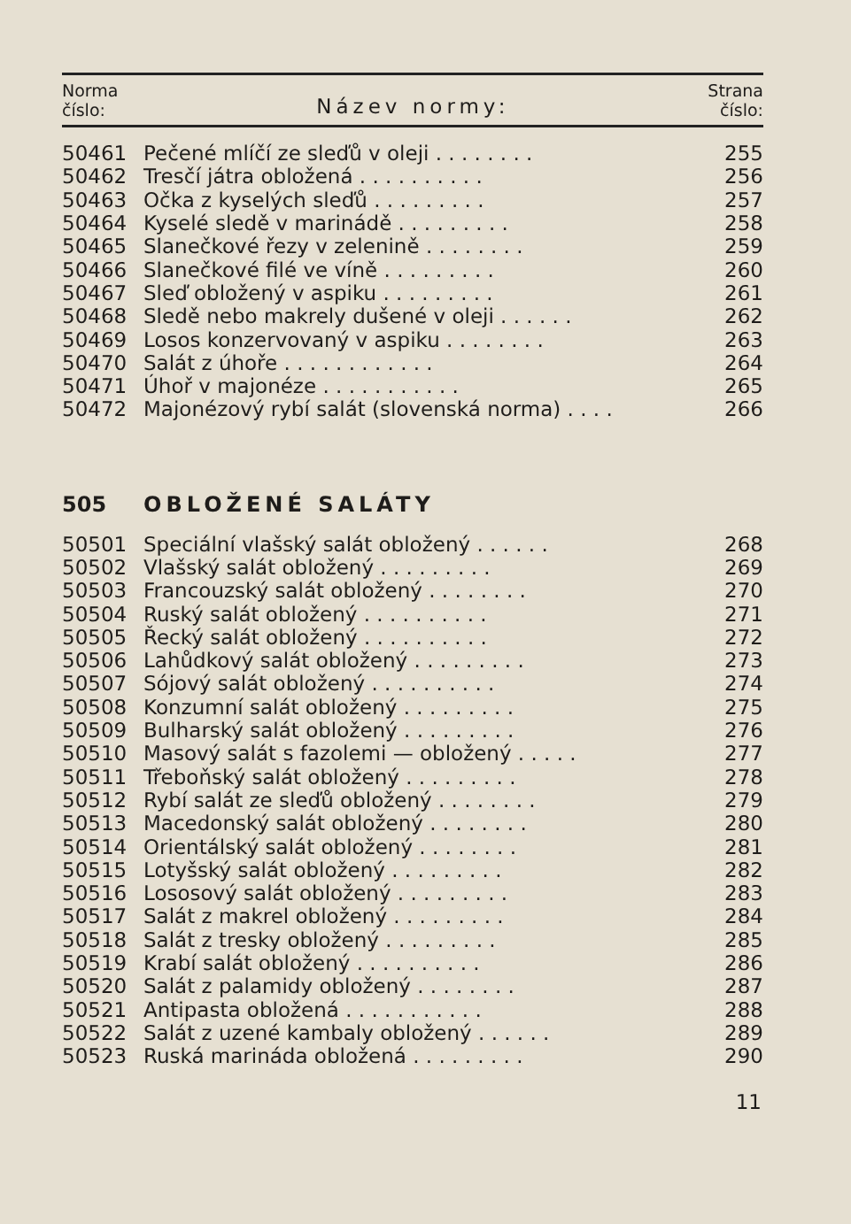Norma
číslo:
Název normy:
Strana
číslo:
| 50461 | Pečené mlíčí ze sleďů v oleji . . . . . . . . | 255 |
| 50462 | Tresčí játra obložená . . . . . . . . . . | 256 |
| 50463 | Očka z kyselých sleďů . . . . . . . . . | 257 |
| 50464 | Kyselé sledě v marinádě . . . . . . . . . | 258 |
| 50465 | Slanečkové řezy v zelenině . . . . . . . . | 259 |
| 50466 | Slanečkové filé ve víně . . . . . . . . . | 260 |
| 50467 | Sleď obložený v aspiku . . . . . . . . . | 261 |
| 50468 | Sledě nebo makrely dušené v oleji . . . . . . | 262 |
| 50469 | Losos konzervovaný v aspiku . . . . . . . . | 263 |
| 50470 | Salát z úhoře . . . . . . . . . . . . | 264 |
| 50471 | Úhoř v majonéze . . . . . . . . . . . | 265 |
| 50472 | Majonézový rybí salát (slovenská norma) . . . . | 266 |
505 OBLOŽENÉ SALÁTY
| 50501 | Speciální vlašský salát obložený . . . . . . | 268 |
| 50502 | Vlašský salát obložený . . . . . . . . . | 269 |
| 50503 | Francouzský salát obložený . . . . . . . . | 270 |
| 50504 | Ruský salát obložený . . . . . . . . . . | 271 |
| 50505 | Řecký salát obložený . . . . . . . . . . | 272 |
| 50506 | Lahůdkový salát obložený . . . . . . . . . | 273 |
| 50507 | Sójový salát obložený . . . . . . . . . . | 274 |
| 50508 | Konzumní salát obložený . . . . . . . . . | 275 |
| 50509 | Bulharský salát obložený . . . . . . . . . | 276 |
| 50510 | Masový salát s fazolemi — obložený . . . . . | 277 |
| 50511 | Třeboňský salát obložený . . . . . . . . . | 278 |
| 50512 | Rybí salát ze sleďů obložený . . . . . . . . | 279 |
| 50513 | Macedonský salát obložený . . . . . . . . | 280 |
| 50514 | Orientálský salát obložený . . . . . . . . | 281 |
| 50515 | Lotyšský salát obložený . . . . . . . . . | 282 |
| 50516 | Lososový salát obložený . . . . . . . . . | 283 |
| 50517 | Salát z makrel obložený . . . . . . . . . | 284 |
| 50518 | Salát z tresky obložený . . . . . . . . . | 285 |
| 50519 | Krabí salát obložený . . . . . . . . . . | 286 |
| 50520 | Salát z palamidy obložený . . . . . . . . | 287 |
| 50521 | Antipasta obložená . . . . . . . . . . . | 288 |
| 50522 | Salát z uzené kambaly obložený . . . . . . | 289 |
| 50523 | Ruská marináda obložená . . . . . . . . . | 290 |
11